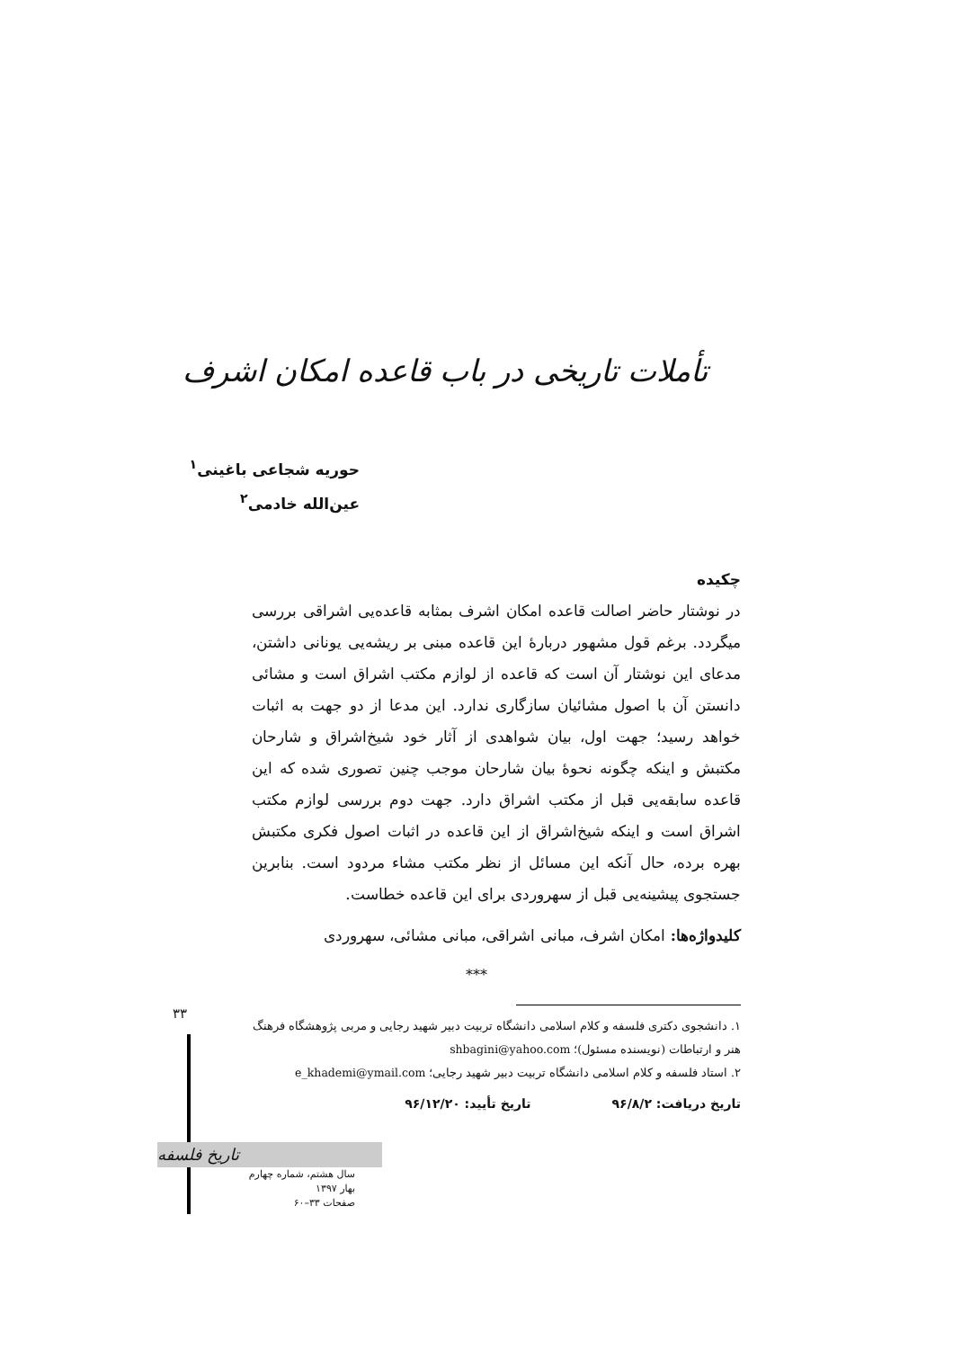تأملات تاریخی در باب قاعده امکان اشرف
حوریه شجاعی باغینی<sup>۱</sup>
عین‌الله خادمی<sup>۲</sup>
چکیده
در نوشتار حاضر اصالت قاعده امکان اشرف بمثابه قاعده‌یی اشراقی بررسی میگردد. برغم قول مشهور دربارهٔ این قاعده مبنی بر ریشه‌یی یونانی داشتن، مدعای این نوشتار آن است که قاعده از لوازم مکتب اشراق است و مشائی دانستن آن با اصول مشائیان سازگاری ندارد. این مدعا از دو جهت به اثبات خواهد رسید؛ جهت اول، بیان شواهدی از آثار خود شیخ‌اشراق و شارحان مکتبش و اینکه چگونه نحوهٔ بیان شارحان موجب چنین تصوری شده که این قاعده سابقه‌یی قبل از مکتب اشراق دارد. جهت دوم بررسی لوازم مکتب اشراق است و اینکه شیخ‌اشراق از این قاعده در اثبات اصول فکری مکتبش بهره برده، حال آنکه این مسائل از نظر مکتب مشاء مردود است. بنابرین جستجوی پیشینه‌یی قبل از سهروردی برای این قاعده خطاست.
کلیدواژه‌ها: امکان اشرف، مبانی اشراقی، مبانی مشائی، سهروردی
***
۱. دانشجوی دکتری فلسفه و کلام اسلامی دانشگاه تربیت دبیر شهید رجایی و مربی پژوهشگاه فرهنگ هنر و ارتباطات (نویسنده مسئول)؛ shbagini@yahoo.com
۲. استاد فلسفه و کلام اسلامی دانشگاه تربیت دبیر شهید رجایی؛ e_khademi@ymail.com
تاریخ دریافت: ۹۶/۸/۲تاریخ تأیید: ۹۶/۱۲/۲۰
۳۳
تاریخ فلسفه
سال هشتم، شماره چهارم
بهار ۱۳۹۷
صفحات ۳۳–۶۰